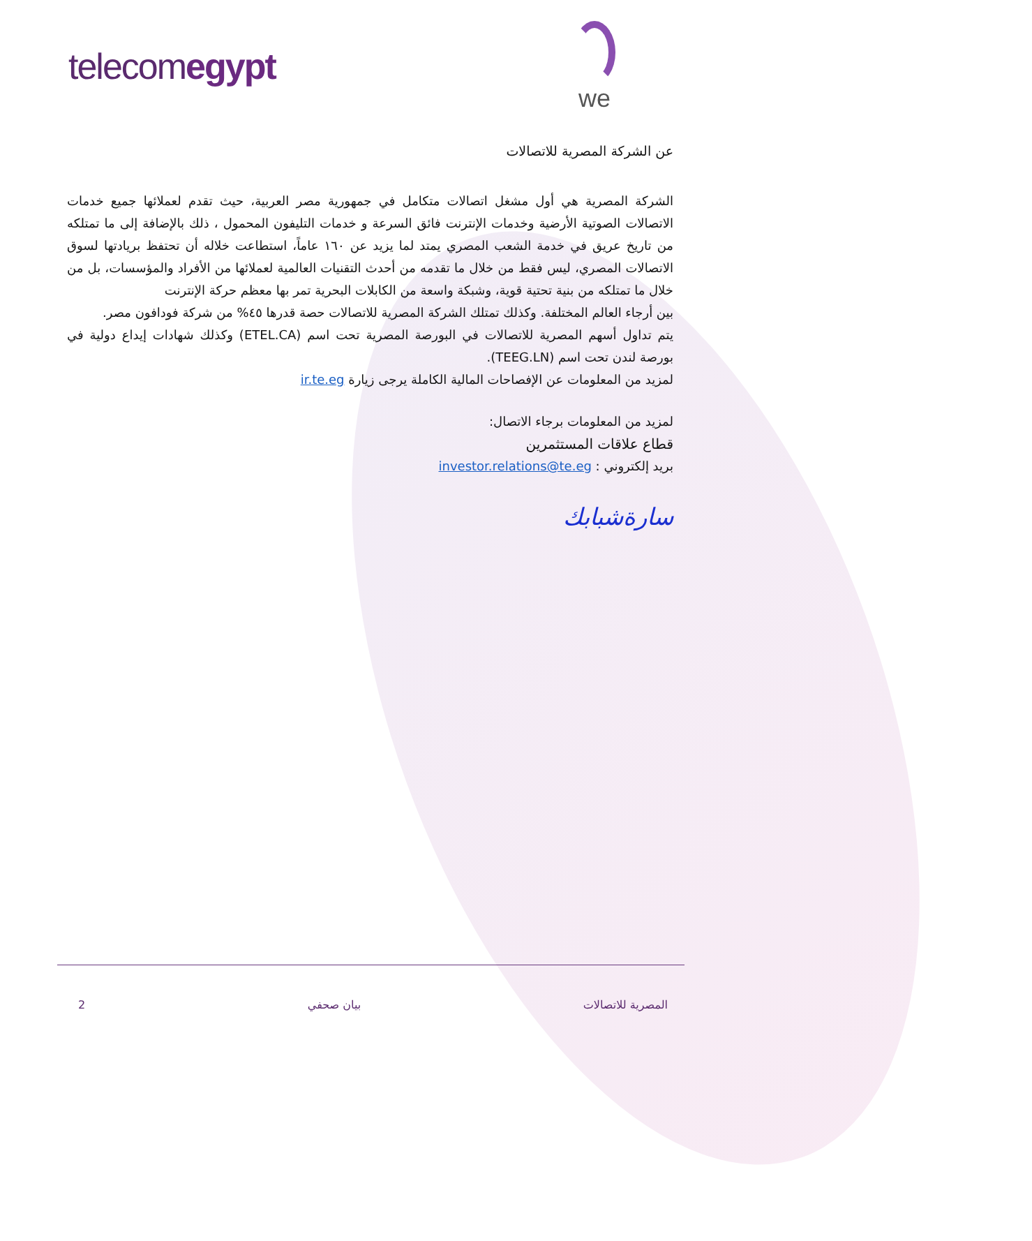telecomegypt
we
عن الشركة المصرية للاتصالات
الشركة المصرية هي أول مشغل اتصالات متكامل في جمهورية مصر العربية، حيث تقدم لعملائها جميع خدمات الاتصالات الصوتية الأرضية وخدمات الإنترنت فائق السرعة و خدمات التليفون المحمول ، ذلك بالإضافة إلى ما تمتلكه من تاريخ عريق في خدمة الشعب المصري يمتد لما يزيد عن ١٦٠ عاماً، استطاعت خلاله أن تحتفظ بريادتها لسوق الاتصالات المصري، ليس فقط من خلال ما تقدمه من أحدث التقنيات العالمية لعملائها من الأفراد والمؤسسات، بل من خلال ما تمتلكه من بنية تحتية قوية، وشبكة واسعة من الكابلات البحرية تمر بها معظم حركة الإنترنت
بين أرجاء العالم المختلفة. وكذلك تمتلك الشركة المصرية للاتصالات حصة قدرها ٤٥% من شركة فودافون مصر.
يتم تداول أسهم المصرية للاتصالات في البورصة المصرية تحت اسم (ETEL.CA) وكذلك شهادات إيداع دولية في بورصة لندن تحت اسم (TEEG.LN).
لمزيد من المعلومات عن الإفصاحات المالية الكاملة يرجى زيارة ir.te.eg
لمزيد من المعلومات برجاء الاتصال:
قطاع علاقات المستثمرين
بريد إلكتروني : investor.relations@te.eg
سارةشبابك
المصرية للاتصالات بيان صحفي 2